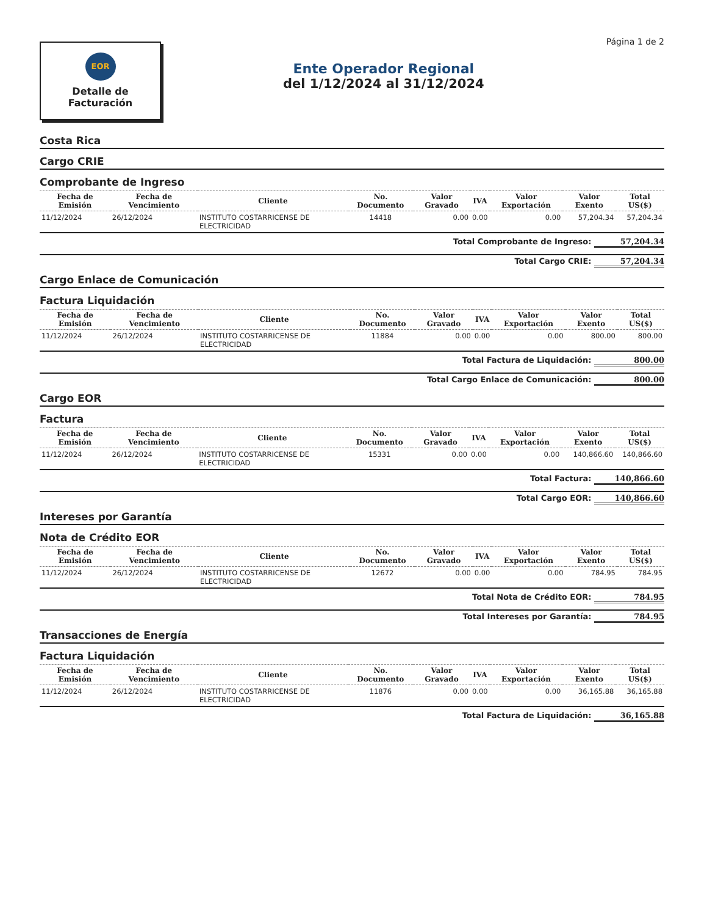EOR
Detalle de
Facturación
Ente Operador Regional
del 1/12/2024 al 31/12/2024
Página 1 de 2
Costa Rica
Cargo CRIE
Comprobante de Ingreso
| Fecha de Emisión | Fecha de Vencimiento | Cliente | No. Documento | Valor Gravado | IVA | Valor Exportación | Valor Exento | Total US($) |
| --- | --- | --- | --- | --- | --- | --- | --- | --- |
| 11/12/2024 | 26/12/2024 | INSTITUTO COSTARRICENSE DE ELECTRICIDAD | 14418 | 0.00 | 0.00 | 0.00 | 57,204.34 | 57,204.34 |
Total Comprobante de Ingreso: 57,204.34
Total Cargo CRIE: 57,204.34
Cargo Enlace de Comunicación
Factura Liquidación
| Fecha de Emisión | Fecha de Vencimiento | Cliente | No. Documento | Valor Gravado | IVA | Valor Exportación | Valor Exento | Total US($) |
| --- | --- | --- | --- | --- | --- | --- | --- | --- |
| 11/12/2024 | 26/12/2024 | INSTITUTO COSTARRICENSE DE ELECTRICIDAD | 11884 | 0.00 | 0.00 | 0.00 | 800.00 | 800.00 |
Total Factura de Liquidación: 800.00
Total Cargo Enlace de Comunicación: 800.00
Cargo EOR
Factura
| Fecha de Emisión | Fecha de Vencimiento | Cliente | No. Documento | Valor Gravado | IVA | Valor Exportación | Valor Exento | Total US($) |
| --- | --- | --- | --- | --- | --- | --- | --- | --- |
| 11/12/2024 | 26/12/2024 | INSTITUTO COSTARRICENSE DE ELECTRICIDAD | 15331 | 0.00 | 0.00 | 0.00 | 140,866.60 | 140,866.60 |
Total Factura: 140,866.60
Total Cargo EOR: 140,866.60
Intereses por Garantía
Nota de Crédito EOR
| Fecha de Emisión | Fecha de Vencimiento | Cliente | No. Documento | Valor Gravado | IVA | Valor Exportación | Valor Exento | Total US($) |
| --- | --- | --- | --- | --- | --- | --- | --- | --- |
| 11/12/2024 | 26/12/2024 | INSTITUTO COSTARRICENSE DE ELECTRICIDAD | 12672 | 0.00 | 0.00 | 0.00 | 784.95 | 784.95 |
Total Nota de Crédito EOR: 784.95
Total Intereses por Garantía: 784.95
Transacciones de Energía
Factura Liquidación
| Fecha de Emisión | Fecha de Vencimiento | Cliente | No. Documento | Valor Gravado | IVA | Valor Exportación | Valor Exento | Total US($) |
| --- | --- | --- | --- | --- | --- | --- | --- | --- |
| 11/12/2024 | 26/12/2024 | INSTITUTO COSTARRICENSE DE ELECTRICIDAD | 11876 | 0.00 | 0.00 | 0.00 | 36,165.88 | 36,165.88 |
Total Factura de Liquidación: 36,165.88